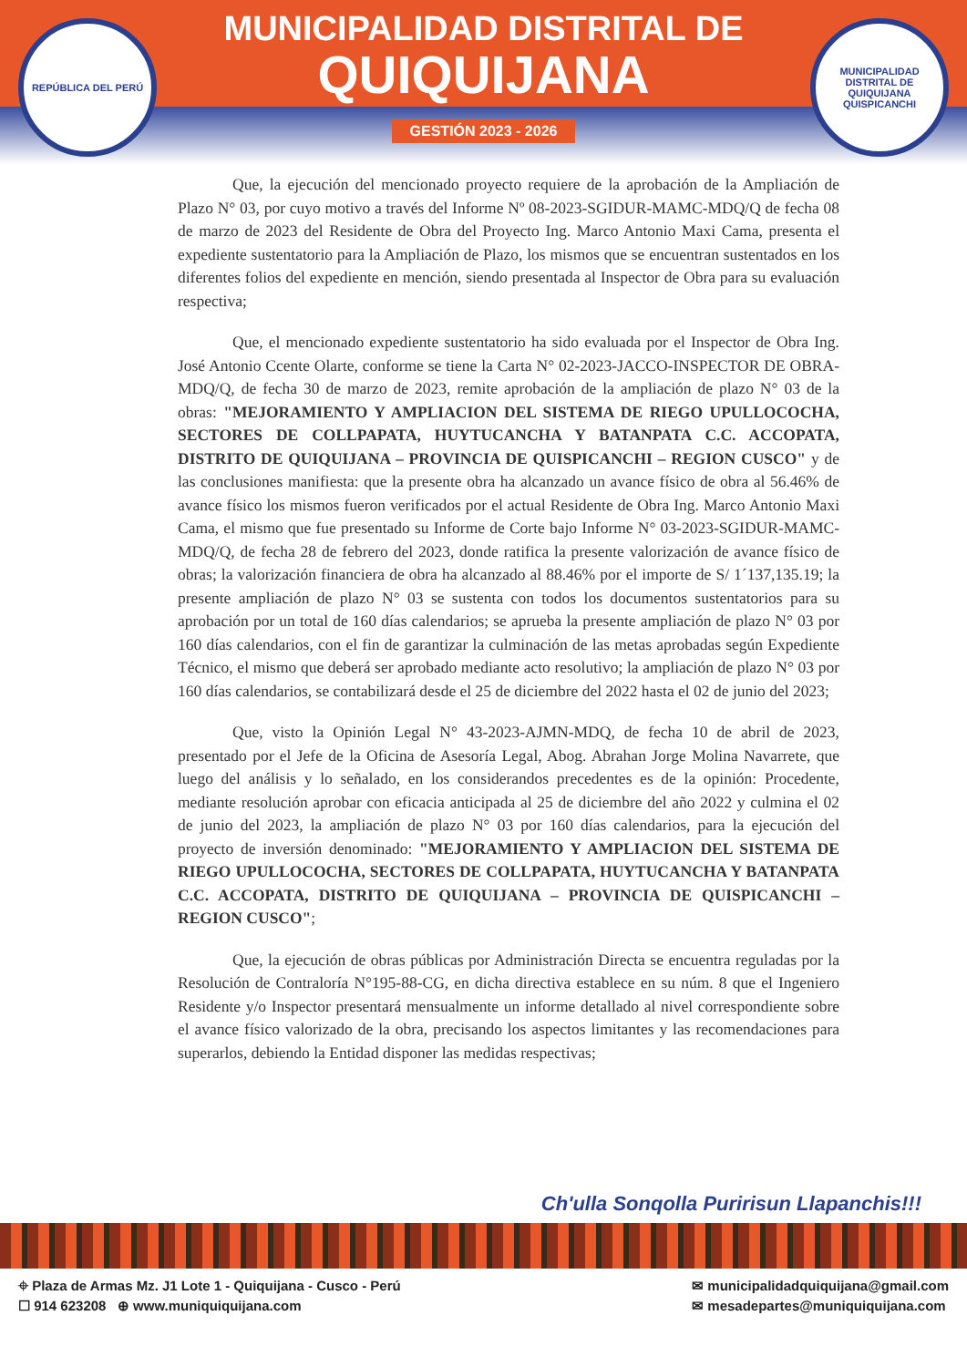REPÚBLICA DEL PERÚ
MUNICIPALIDAD DISTRITAL DE
QUIQUIJANA
GESTIÓN 2023 - 2026
MUNICIPALIDAD DISTRITAL DE QUIQUIJANA
QUISPICANCHI
Que, la ejecución del mencionado proyecto requiere de la aprobación de la Ampliación de Plazo N° 03, por cuyo motivo a través del Informe Nº 08-2023-SGIDUR-MAMC-MDQ/Q de fecha 08 de marzo de 2023 del Residente de Obra del Proyecto Ing. Marco Antonio Maxi Cama, presenta el expediente sustentatorio para la Ampliación de Plazo, los mismos que se encuentran sustentados en los diferentes folios del expediente en mención, siendo presentada al Inspector de Obra para su evaluación respectiva;
Que, el mencionado expediente sustentatorio ha sido evaluada por el Inspector de Obra Ing. José Antonio Ccente Olarte, conforme se tiene la Carta N° 02-2023-JACCO-INSPECTOR DE OBRA-MDQ/Q, de fecha 30 de marzo de 2023, remite aprobación de la ampliación de plazo N° 03 de la obras: "MEJORAMIENTO Y AMPLIACION DEL SISTEMA DE RIEGO UPULLOCOCHA, SECTORES DE COLLPAPATA, HUYTUCANCHA Y BATANPATA C.C. ACCOPATA, DISTRITO DE QUIQUIJANA – PROVINCIA DE QUISPICANCHI – REGION CUSCO" y de las conclusiones manifiesta: que la presente obra ha alcanzado un avance físico de obra al 56.46% de avance físico los mismos fueron verificados por el actual Residente de Obra Ing. Marco Antonio Maxi Cama, el mismo que fue presentado su Informe de Corte bajo Informe N° 03-2023-SGIDUR-MAMC-MDQ/Q, de fecha 28 de febrero del 2023, donde ratifica la presente valorización de avance físico de obras; la valorización financiera de obra ha alcanzado al 88.46% por el importe de S/ 1´137,135.19; la presente ampliación de plazo N° 03 se sustenta con todos los documentos sustentatorios para su aprobación por un total de 160 días calendarios; se aprueba la presente ampliación de plazo N° 03 por 160 días calendarios, con el fin de garantizar la culminación de las metas aprobadas según Expediente Técnico, el mismo que deberá ser aprobado mediante acto resolutivo; la ampliación de plazo N° 03 por 160 días calendarios, se contabilizará desde el 25 de diciembre del 2022 hasta el 02 de junio del 2023;
Que, visto la Opinión Legal N° 43-2023-AJMN-MDQ, de fecha 10 de abril de 2023, presentado por el Jefe de la Oficina de Asesoría Legal, Abog. Abrahan Jorge Molina Navarrete, que luego del análisis y lo señalado, en los considerandos precedentes es de la opinión: Procedente, mediante resolución aprobar con eficacia anticipada al 25 de diciembre del año 2022 y culmina el 02 de junio del 2023, la ampliación de plazo N° 03 por 160 días calendarios, para la ejecución del proyecto de inversión denominado: "MEJORAMIENTO Y AMPLIACION DEL SISTEMA DE RIEGO UPULLOCOCHA, SECTORES DE COLLPAPATA, HUYTUCANCHA Y BATANPATA C.C. ACCOPATA, DISTRITO DE QUIQUIJANA – PROVINCIA DE QUISPICANCHI – REGION CUSCO";
Que, la ejecución de obras públicas por Administración Directa se encuentra reguladas por la Resolución de Contraloría N°195-88-CG, en dicha directiva establece en su núm. 8 que el Ingeniero Residente y/o Inspector presentará mensualmente un informe detallado al nivel correspondiente sobre el avance físico valorizado de la obra, precisando los aspectos limitantes y las recomendaciones para superarlos, debiendo la Entidad disponer las medidas respectivas;
Ch'ulla Sonqolla Puririsun Llapanchis!!!
⌖ Plaza de Armas Mz. J1 Lote 1 - Quiquijana - Cusco - Perú
☐ 914 623208 ⊕ www.muniquiquijana.com
✉ municipalidadquiquijana@gmail.com
✉ mesadepartes@muniquiquijana.com